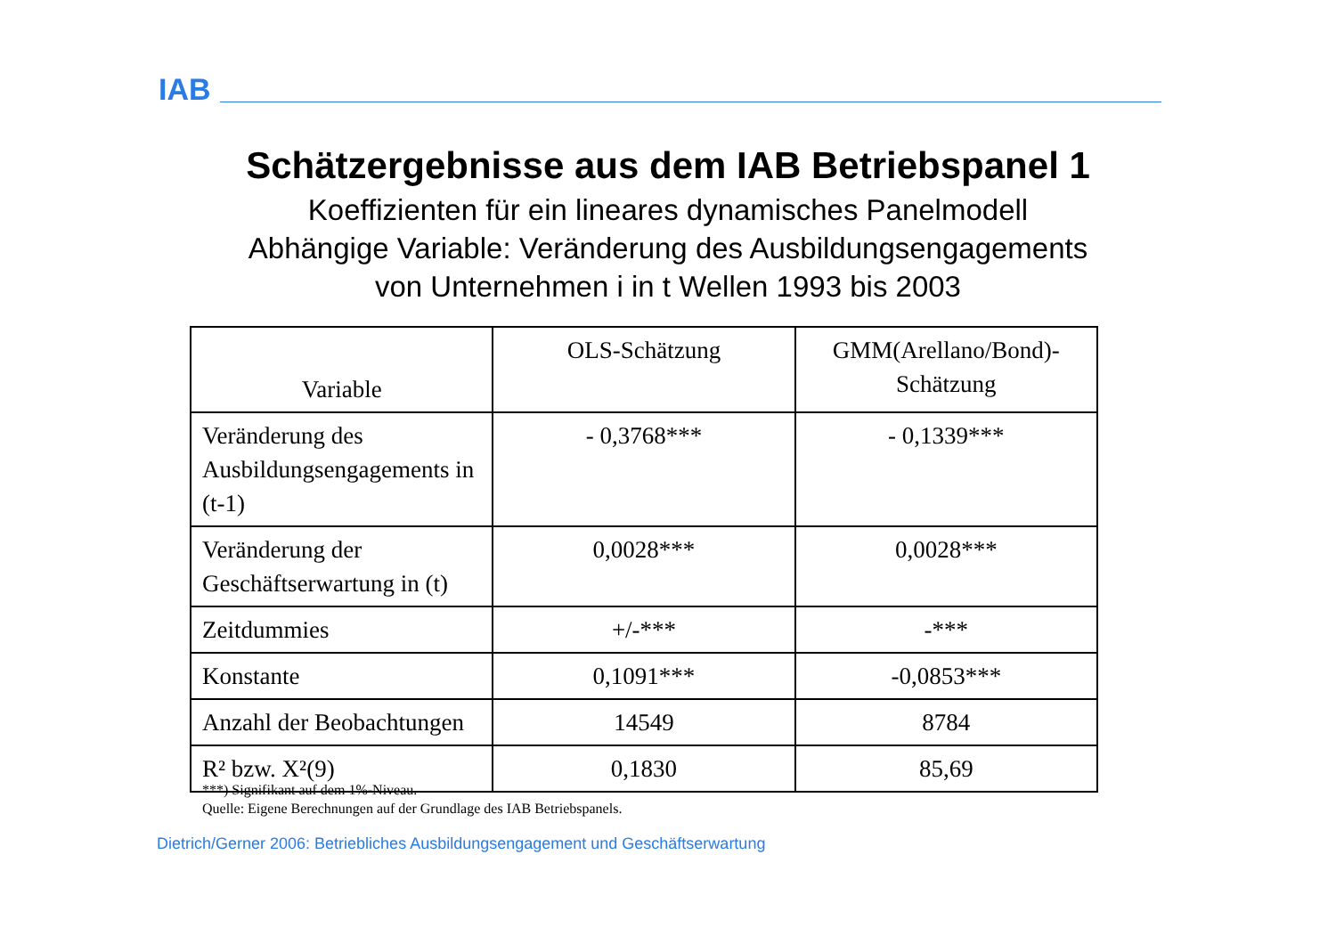IAB
Schätzergebnisse aus dem IAB Betriebspanel 1
Koeffizienten für ein lineares dynamisches Panelmodell
Abhängige Variable: Veränderung des Ausbildungsengagements
von Unternehmen i in t Wellen 1993 bis 2003
| Variable | OLS-Schätzung | GMM(Arellano/Bond)-Schätzung |
| --- | --- | --- |
| Veränderung des Ausbildungsengagements in (t-1) | - 0,3768*** | - 0,1339*** |
| Veränderung der Geschäftserwartung in (t) | 0,0028*** | 0,0028*** |
| Zeitdummies | +/-*** | -*** |
| Konstante | 0,1091*** | -0,0853*** |
| Anzahl der Beobachtungen | 14549 | 8784 |
| R² bzw. X²(9) | 0,1830 | 85,69 |
***) Signifikant auf dem 1%-Niveau.
Quelle: Eigene Berechnungen auf der Grundlage des IAB Betriebspanels.
Dietrich/Gerner 2006: Betriebliches Ausbildungsengagement und Geschäftserwartung